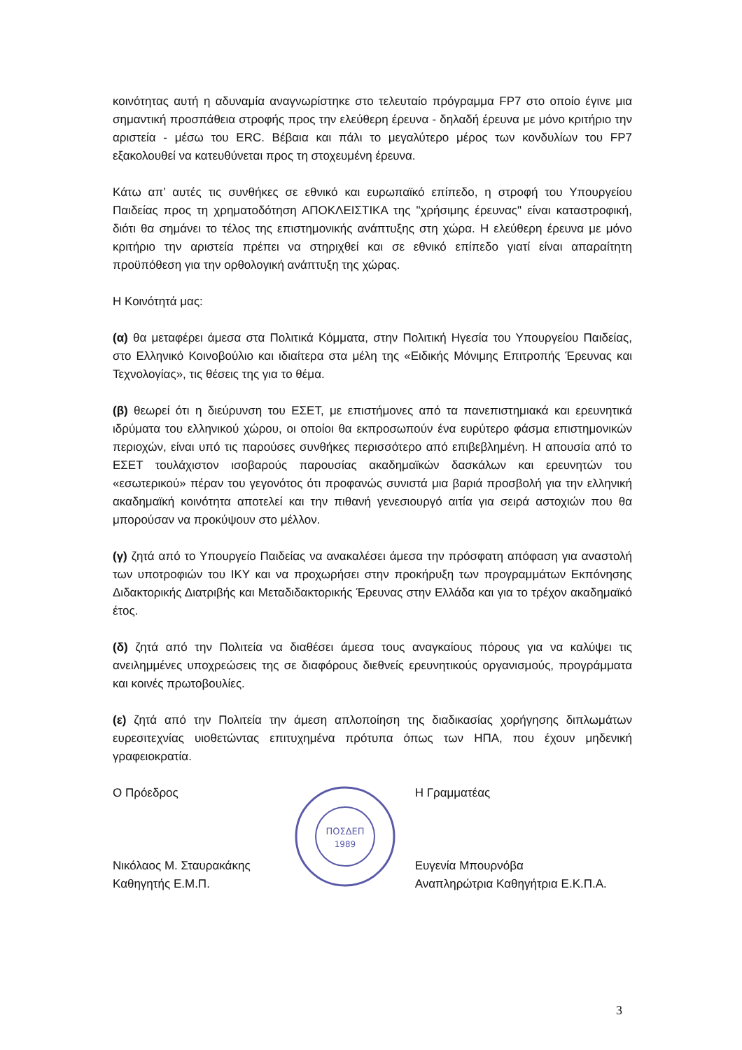κοινότητας αυτή η αδυναμία αναγνωρίστηκε στο τελευταίο πρόγραμμα FP7 στο οποίο έγινε μια σημαντική προσπάθεια στροφής προς την ελεύθερη έρευνα - δηλαδή έρευνα με μόνο κριτήριο την αριστεία - μέσω του ERC. Βέβαια και πάλι το μεγαλύτερο μέρος των κονδυλίων του FP7 εξακολουθεί να κατευθύνεται προς τη στοχευμένη έρευνα.
Κάτω απ’ αυτές τις συνθήκες σε εθνικό και ευρωπαϊκό επίπεδο, η στροφή του Υπουργείου Παιδείας προς τη χρηματοδότηση ΑΠΟΚΛΕΙΣΤΙΚΑ της "χρήσιμης έρευνας" είναι καταστροφική, διότι θα σημάνει το τέλος της επιστημονικής ανάπτυξης στη χώρα. Η ελεύθερη έρευνα με μόνο κριτήριο την αριστεία πρέπει να στηριχθεί και σε εθνικό επίπεδο γιατί είναι απαραίτητη προϋπόθεση για την ορθολογική ανάπτυξη της χώρας.
Η Κοινότητά μας:
(α) θα μεταφέρει άμεσα στα Πολιτικά Κόμματα, στην Πολιτική Ηγεσία του Υπουργείου Παιδείας, στο Ελληνικό Κοινοβούλιο και ιδιαίτερα στα μέλη της «Ειδικής Μόνιμης Επιτροπής Έρευνας και Τεχνολογίας», τις θέσεις της για το θέμα.
(β) θεωρεί ότι η διεύρυνση του ΕΣΕΤ, με επιστήμονες από τα πανεπιστημιακά και ερευνητικά ιδρύματα του ελληνικού χώρου, οι οποίοι θα εκπροσωπούν ένα ευρύτερο φάσμα επιστημονικών περιοχών, είναι υπό τις παρούσες συνθήκες περισσότερο από επιβεβλημένη. Η απουσία από το ΕΣΕΤ τουλάχιστον ισοβαρούς παρουσίας ακαδημαϊκών δασκάλων και ερευνητών του «εσωτερικού» πέραν του γεγονότος ότι προφανώς συνιστά μια βαριά προσβολή για την ελληνική ακαδημαϊκή κοινότητα αποτελεί και την πιθανή γενεσιουργό αιτία για σειρά αστοχιών που θα μπορούσαν να προκύψουν στο μέλλον.
(γ) ζητά από το Υπουργείο Παιδείας να ανακαλέσει άμεσα την πρόσφατη απόφαση για αναστολή των υποτροφιών του ΙΚΥ και να προχωρήσει στην προκήρυξη των προγραμμάτων Εκπόνησης Διδακτορικής Διατριβής και Μεταδιδακτορικής Έρευνας στην Ελλάδα και για το τρέχον ακαδημαϊκό έτος.
(δ) ζητά από την Πολιτεία να διαθέσει άμεσα τους αναγκαίους πόρους για να καλύψει τις ανειλημμένες υποχρεώσεις της σε διαφόρους διεθνείς ερευνητικούς οργανισμούς, προγράμματα και κοινές πρωτοβουλίες.
(ε) ζητά από την Πολιτεία την άμεση απλοποίηση της διαδικασίας χορήγησης διπλωμάτων ευρεσιτεχνίας υιοθετώντας επιτυχημένα πρότυπα όπως των ΗΠΑ, που έχουν μηδενική γραφειοκρατία.
Ο Πρόεδρος
Νικόλαος Μ. Σταυρακάκης
Καθηγητής Ε.Μ.Π.
ΠΟΣΔΕΠ
1989
Η Γραμματέας
Ευγενία Μπουρνόβα
Αναπληρώτρια Καθηγήτρια Ε.Κ.Π.Α.
3